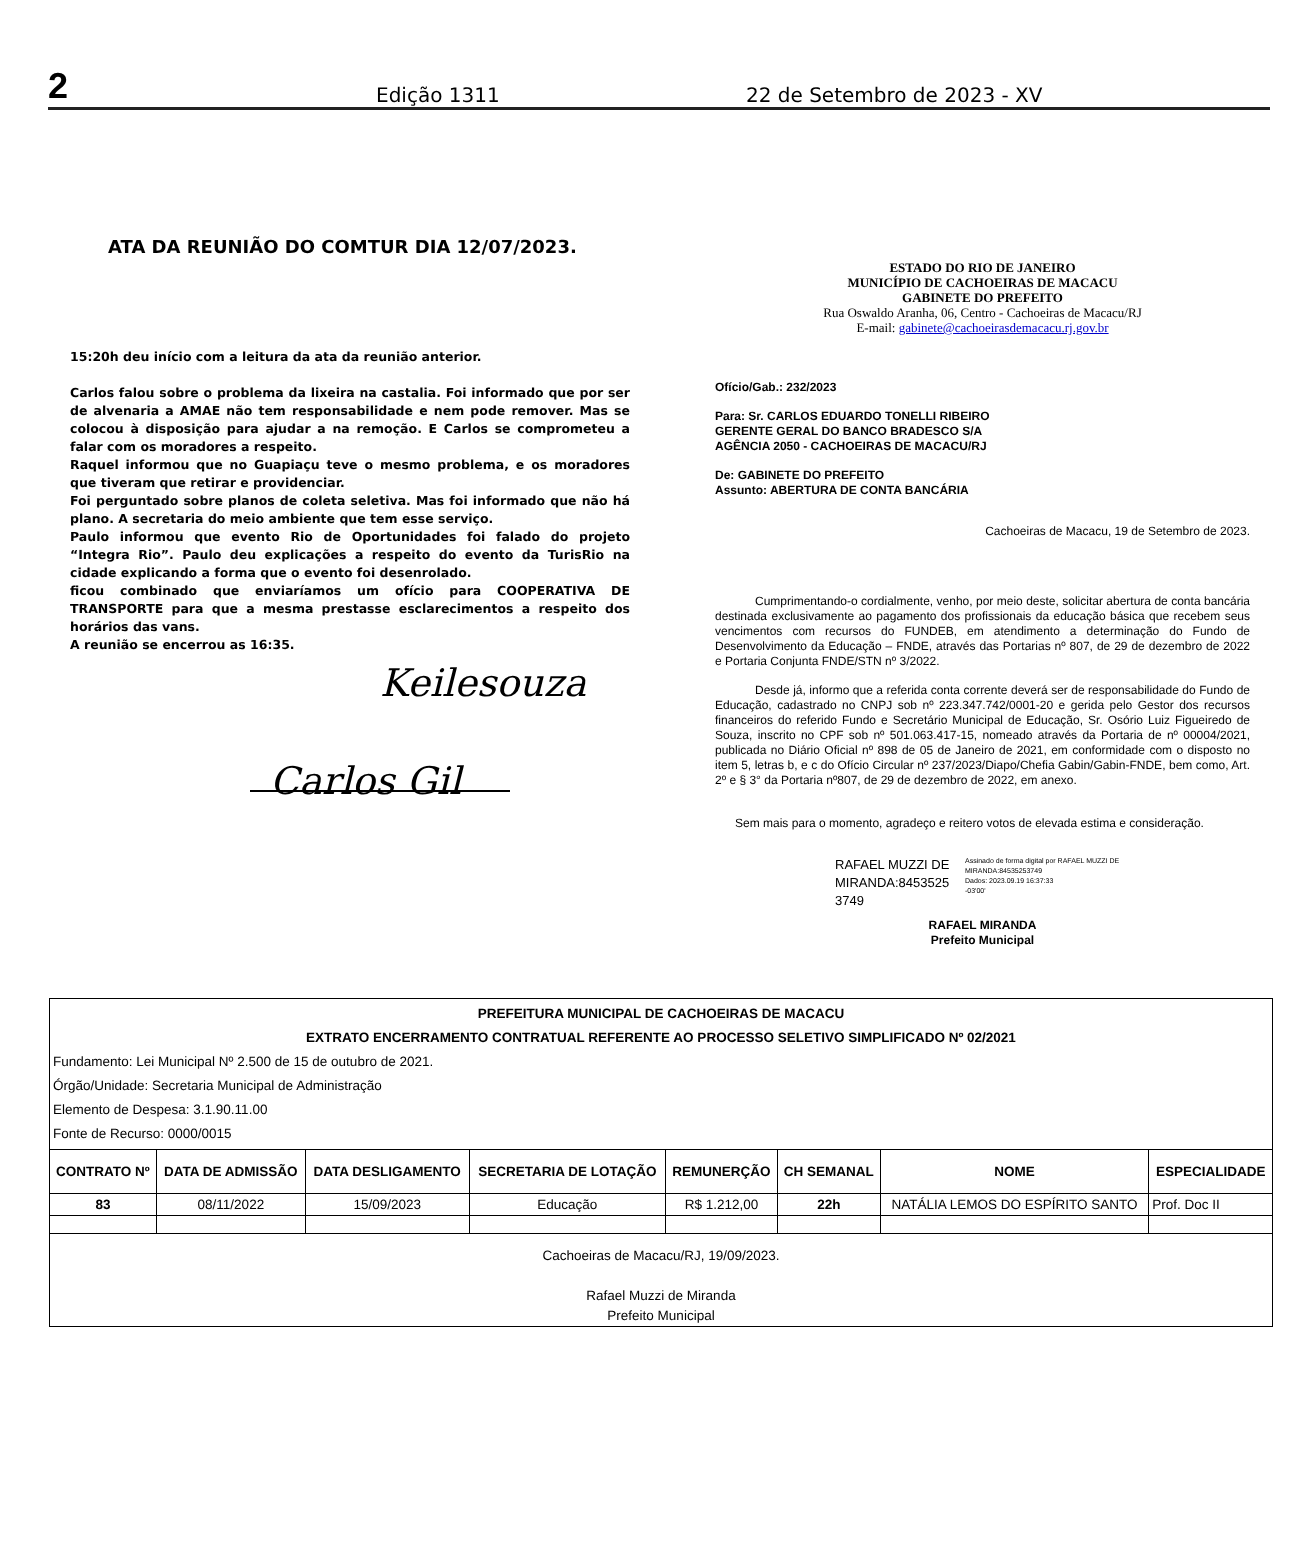2 Edição 1311 22 de Setembro de 2023 - XV
ATA DA REUNIÃO DO COMTUR DIA 12/07/2023.
15:20h deu início com a leitura da ata da reunião anterior.
Carlos falou sobre o problema da lixeira na castalia. Foi informado que por ser de alvenaria a AMAE não tem responsabilidade e nem pode remover. Mas se colocou à disposição para ajudar a na remoção. E Carlos se comprometeu a falar com os moradores a respeito.
Raquel informou que no Guapiaçu teve o mesmo problema, e os moradores que tiveram que retirar e providenciar.
Foi perguntado sobre planos de coleta seletiva. Mas foi informado que não há plano. A secretaria do meio ambiente que tem esse serviço.
Paulo informou que evento Rio de Oportunidades foi falado do projeto “Integra Rio”. Paulo deu explicações a respeito do evento da TurisRio na cidade explicando a forma que o evento foi desenrolado.
ficou combinado que enviaríamos um ofício para COOPERATIVA DE TRANSPORTE para que a mesma prestasse esclarecimentos a respeito dos horários das vans.
A reunião se encerrou as 16:35.
Keilesouza
Carlos Gil
ESTADO DO RIO DE JANEIRO
MUNICÍPIO DE CACHOEIRAS DE MACACU
GABINETE DO PREFEITO
Rua Oswaldo Aranha, 06, Centro - Cachoeiras de Macacu/RJ
E-mail: gabinete@cachoeirasdemacacu.rj.gov.br
Ofício/Gab.: 232/2023
Para: Sr. CARLOS EDUARDO TONELLI RIBEIRO
GERENTE GERAL DO BANCO BRADESCO S/A
AGÊNCIA 2050 - CACHOEIRAS DE MACACU/RJ
De: GABINETE DO PREFEITO
Assunto: ABERTURA DE CONTA BANCÁRIA
Cachoeiras de Macacu, 19 de Setembro de 2023.
Cumprimentando-o cordialmente, venho, por meio deste, solicitar abertura de conta bancária destinada exclusivamente ao pagamento dos profissionais da educação básica que recebem seus vencimentos com recursos do FUNDEB, em atendimento a determinação do Fundo de Desenvolvimento da Educação – FNDE, através das Portarias nº 807, de 29 de dezembro de 2022 e Portaria Conjunta FNDE/STN nº 3/2022.
Desde já, informo que a referida conta corrente deverá ser de responsabilidade do Fundo de Educação, cadastrado no CNPJ sob nº 223.347.742/0001-20 e gerida pelo Gestor dos recursos financeiros do referido Fundo e Secretário Municipal de Educação, Sr. Osório Luiz Figueiredo de Souza, inscrito no CPF sob nº 501.063.417-15, nomeado através da Portaria de nº 00004/2021, publicada no Diário Oficial nº 898 de 05 de Janeiro de 2021, em conformidade com o disposto no item 5, letras b, e c do Ofício Circular nº 237/2023/Diapo/Chefia Gabin/Gabin-FNDE, bem como, Art. 2º e § 3° da Portaria nº807, de 29 de dezembro de 2022, em anexo.
Sem mais para o momento, agradeço e reitero votos de elevada estima e consideração.
RAFAEL MUZZI DE MIRANDA:8453525 3749
Assinado de forma digital por RAFAEL MUZZI DE
MIRANDA:84535253749
Dados: 2023.09.19 16:37:33
-03'00'
RAFAEL MIRANDA
Prefeito Municipal
| PREFEITURA MUNICIPAL DE CACHOEIRAS DE MACACU EXTRATO ENCERRAMENTO CONTRATUAL REFERENTE AO PROCESSO SELETIVO SIMPLIFICADO Nº 02/2021 Fundamento: Lei Municipal Nº 2.500 de 15 de outubro de 2021. Órgão/Unidade: Secretaria Municipal de Administração Elemento de Despesa: 3.1.90.11.00 Fonte de Recurso: 0000/0015 | | | | | | | |
| CONTRATO Nº | DATA DE ADMISSÃO | DATA DESLIGAMENTO | SECRETARIA DE LOTAÇÃO | REMUNERÇÃO | CH SEMANAL | NOME | ESPECIALIDADE |
| 83 | 08/11/2022 | 15/09/2023 | Educação | R$ 1.212,00 | 22h | NATÁLIA LEMOS DO ESPÍRITO SANTO | Prof. Doc II |
| Cachoeiras de Macacu/RJ, 19/09/2023. Rafael Muzzi de Miranda Prefeito Municipal | | | | | | | |